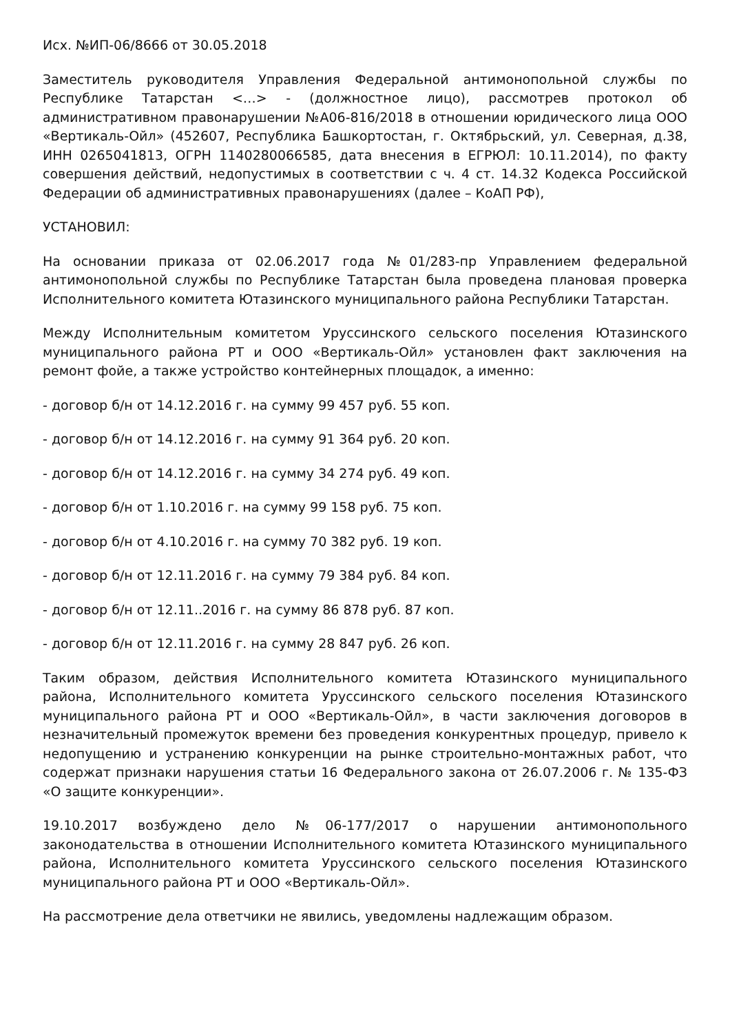Исх. №ИП-06/8666 от 30.05.2018
Заместитель руководителя Управления Федеральной антимонопольной службы по Республике Татарстан <…> - (должностное лицо), рассмотрев протокол об административном правонарушении №А06-816/2018 в отношении юридического лица ООО «Вертикаль-Ойл» (452607, Республика Башкортостан, г. Октябрьский, ул. Северная, д.38, ИНН 0265041813, ОГРН 1140280066585, дата внесения в ЕГРЮЛ: 10.11.2014), по факту совершения действий, недопустимых в соответствии с ч. 4 ст. 14.32 Кодекса Российской Федерации об административных правонарушениях (далее – КоАП РФ),
УСТАНОВИЛ:
На основании приказа от 02.06.2017 года №01/283-пр Управлением федеральной антимонопольной службы по Республике Татарстан была проведена плановая проверка Исполнительного комитета Ютазинского муниципального района Республики Татарстан.
Между Исполнительным комитетом Уруссинского сельского поселения Ютазинского муниципального района РТ и ООО «Вертикаль-Ойл» установлен факт заключения на ремонт фойе, а также устройство контейнерных площадок, а именно:
- договор б/н от 14.12.2016 г. на сумму 99 457 руб. 55 коп.
- договор б/н от 14.12.2016 г. на сумму 91 364 руб. 20 коп.
- договор б/н от 14.12.2016 г. на сумму 34 274 руб. 49 коп.
- договор б/н от 1.10.2016 г. на сумму 99 158 руб. 75 коп.
- договор б/н от 4.10.2016 г. на сумму 70 382 руб. 19 коп.
- договор б/н от 12.11.2016 г. на сумму 79 384 руб. 84 коп.
- договор б/н от 12.11..2016 г. на сумму 86 878 руб. 87 коп.
- договор б/н от 12.11.2016 г. на сумму 28 847 руб. 26 коп.
Таким образом, действия Исполнительного комитета Ютазинского муниципального района, Исполнительного комитета Уруссинского сельского поселения Ютазинского муниципального района РТ и ООО «Вертикаль-Ойл», в части заключения договоров в незначительный промежуток времени без проведения конкурентных процедур, привело к недопущению и устранению конкуренции на рынке строительно-монтажных работ, что содержат признаки нарушения статьи 16 Федерального закона от 26.07.2006 г. № 135-ФЗ «О защите конкуренции».
19.10.2017 возбуждено дело №06-177/2017 о нарушении антимонопольного законодательства в отношении Исполнительного комитета Ютазинского муниципального района, Исполнительного комитета Уруссинского сельского поселения Ютазинского муниципального района РТ и ООО «Вертикаль-Ойл».
На рассмотрение дела ответчики не явились, уведомлены надлежащим образом.